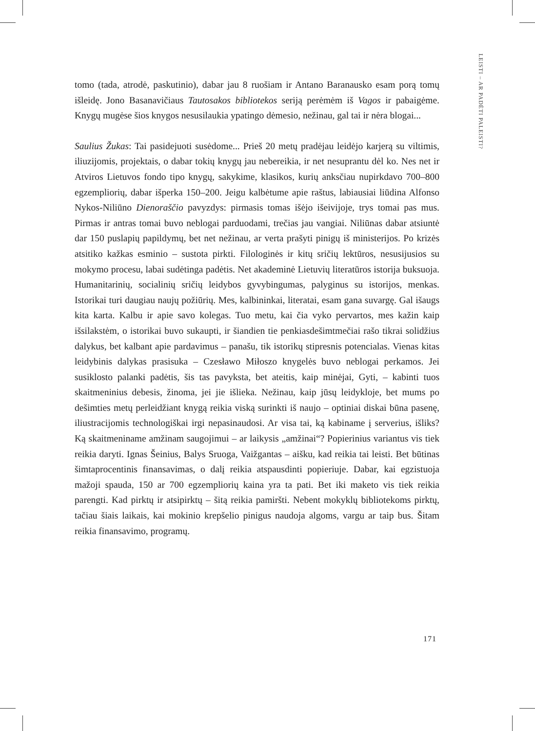LEISTI – AR PADĖTI PALEISTI?
tomo (tada, atrodė, paskutinio), dabar jau 8 ruošiam ir Antano Baranausko esam porą tomų išleidę. Jono Basanavičiaus Tautosakos bibliotekos seriją perėmėm iš Vagos ir pabaigėme. Knygų mugėse šios knygos nesusilaukia ypatingo dėmesio, nežinau, gal tai ir nėra blogai...
Saulius Žukas: Tai pasidejuoti susėdome... Prieš 20 metų pradėjau leidėjo karjerą su viltimis, iliuzijomis, projektais, o dabar tokių knygų jau nebereikia, ir net nesuprantu dėl ko. Nes net ir Atviros Lietuvos fondo tipo knygų, sakykime, klasikos, kurių anksčiau nupirkdavo 700–800 egzempliorių, dabar išperka 150–200. Jeigu kalbėtume apie raštus, labiausiai liūdina Alfonso Nykos-Niliūno Dienoraščio pavyzdys: pirmasis tomas išėjo išeivijoje, trys tomai pas mus. Pirmas ir antras tomai buvo neblogai parduodami, trečias jau vangiai. Niliūnas dabar atsiuntė dar 150 puslapių papildymų, bet net nežinau, ar verta prašyti pinigų iš ministerijos. Po krizės atsitiko kažkas esminio – sustota pirkti. Filologinės ir kitų sričių lektūros, nesusijusios su mokymo procesu, labai sudėtinga padėtis. Net akademinė Lietuvių literatūros istorija buksuoja. Humanitarinių, socialinių sričių leidybos gyvybingumas, palyginus su istorijos, menkas. Istorikai turi daugiau naujų požiūrių. Mes, kalbininkai, literatai, esam gana suvargę. Gal išaugs kita karta. Kalbu ir apie savo kolegas. Tuo metu, kai čia vyko pervartos, mes kažin kaip išsilakstėm, o istorikai buvo sukaupti, ir šiandien tie penkiasdešimtmečiai rašo tikrai solidžius dalykus, bet kalbant apie pardavimus – panašu, tik istorikų stipresnis potencialas. Vienas kitas leidybinis dalykas prasisuka – Czesławo Miłoszo knygelės buvo neblogai perkamos. Jei susiklosto palanki padėtis, šis tas pavyksta, bet ateitis, kaip minėjai, Gyti, – kabinti tuos skaitmeninius debesis, žinoma, jei jie išlieka. Nežinau, kaip jūsų leidykloje, bet mums po dešimties metų perleidžiant knygą reikia viską surinkti iš naujo – optiniai diskai būna pasenę, iliustracijomis technologiškai irgi nepasinaudosi. Ar visa tai, ką kabiname į serverius, išliks? Ką skaitmeniname amžinam saugojimui – ar laikysis „amžinai“? Popierinius variantus vis tiek reikia daryti. Ignas Šeinius, Balys Sruoga, Vaižgantas – aišku, kad reikia tai leisti. Bet būtinas šimtaprocentinis finansavimas, o dalį reikia atspausdinti popieriuje. Dabar, kai egzistuoja mažoji spauda, 150 ar 700 egzempliorių kaina yra ta pati. Bet iki maketo vis tiek reikia parengti. Kad pirktų ir atsipirktų – šitą reikia pamiršti. Nebent mokyklų bibliotekoms pirktų, tačiau šiais laikais, kai mokinio krepšelio pinigus naudoja algoms, vargu ar taip bus. Šitam reikia finansavimo, programų.
171